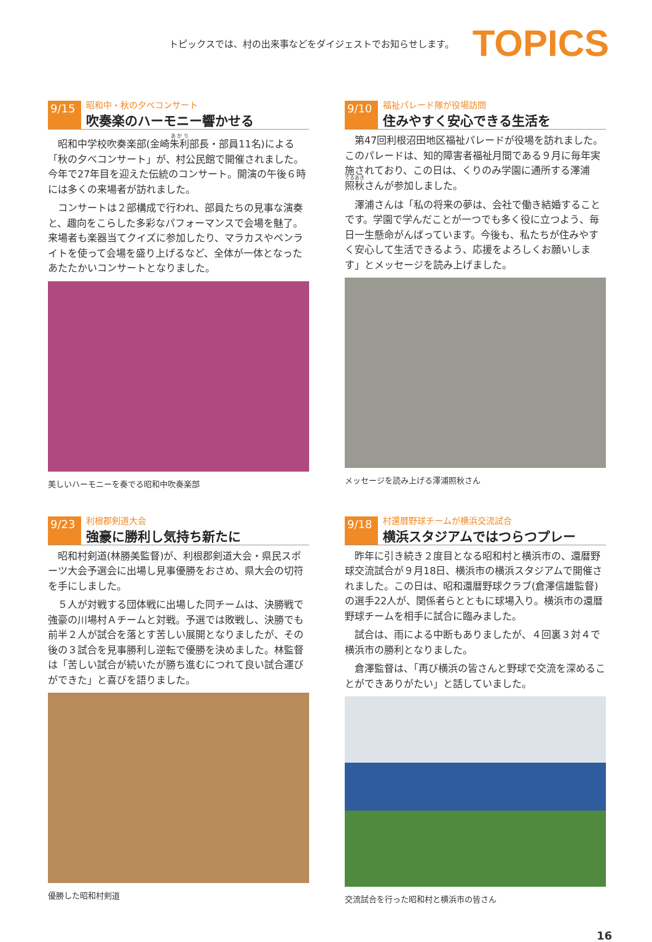トピックスでは、村の出来事などをダイジェストでお知らせします。
TOPICS
9/15
昭和中・秋の夕べコンサート
吹奏楽のハーモニー響かせる
昭和中学校吹奏楽部(金崎朱利部長・部員11名)による「秋の夕べコンサート」が、村公民館で開催されました。今年で27年目を迎えた伝統のコンサート。開演の午後６時には多くの来場者が訪れました。
コンサートは２部構成で行われ、部員たちの見事な演奏と、趣向をこらした多彩なパフォーマンスで会場を魅了。来場者も楽器当てクイズに参加したり、マラカスやペンライトを使って会場を盛り上げるなど、全体が一体となったあたたかいコンサートとなりました。
美しいハーモニーを奏でる昭和中吹奏楽部
9/10
福祉パレード隊が役場訪問
住みやすく安心できる生活を
第47回利根沼田地区福祉パレードが役場を訪れました。このパレードは、知的障害者福祉月間である９月に毎年実施されており、この日は、くりのみ学園に通所する澤浦照秋さんが参加しました。
澤浦さんは「私の将来の夢は、会社で働き結婚することです。学園で学んだことが一つでも多く役に立つよう、毎日一生懸命がんばっています。今後も、私たちが住みやすく安心して生活できるよう、応援をよろしくお願いします」とメッセージを読み上げました。
メッセージを読み上げる澤浦照秋さん
9/23
利根郡剣道大会
強豪に勝利し気持ち新たに
昭和村剣道(林勝美監督)が、利根郡剣道大会・県民スポーツ大会予選会に出場し見事優勝をおさめ、県大会の切符を手にしました。
５人が対戦する団体戦に出場した同チームは、決勝戦で強豪の川場村Ａチームと対戦。予選では敗戦し、決勝でも前半２人が試合を落とす苦しい展開となりましたが、その後の３試合を見事勝利し逆転で優勝を決めました。林監督は「苦しい試合が続いたが勝ち進むにつれて良い試合運びができた」と喜びを語りました。
優勝した昭和村剣道
9/18
村還暦野球チームが横浜交流試合
横浜スタジアムではつらつプレー
昨年に引き続き２度目となる昭和村と横浜市の、還暦野球交流試合が９月18日、横浜市の横浜スタジアムで開催されました。この日は、昭和還暦野球クラブ(倉澤信雄監督)の選手22人が、関係者らとともに球場入り。横浜市の還暦野球チームを相手に試合に臨みました。
試合は、雨による中断もありましたが、４回裏３対４で横浜市の勝利となりました。
倉澤監督は、「再び横浜の皆さんと野球で交流を深めることができありがたい」と話していました。
交流試合を行った昭和村と横浜市の皆さん
16